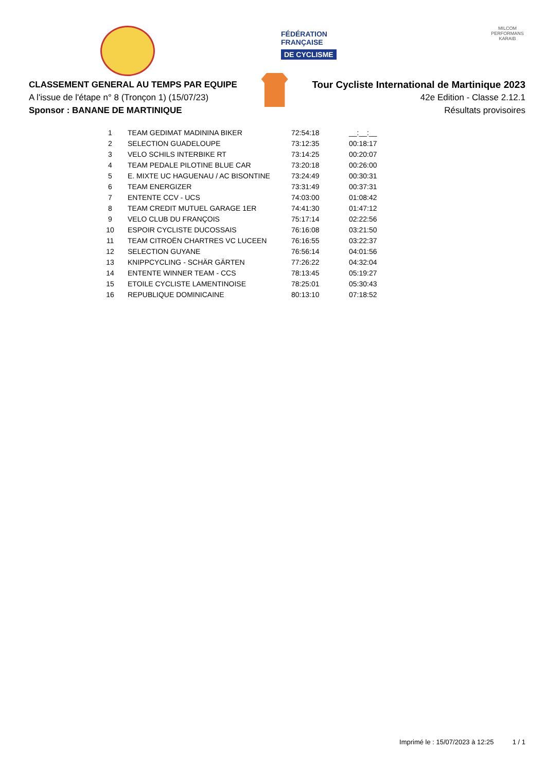FÉDÉRATION
FRANÇAISE
DE CYCLISME
MILCOM
PERFORMANS KARAIB
CLASSEMENT GENERAL AU TEMPS PAR EQUIPE
A l'issue de l'étape n° 8 (Tronçon 1) (15/07/23)
Sponsor : BANANE DE MARTINIQUE
Tour Cycliste International de Martinique 2023
42e Edition - Classe 2.12.1
Résultats provisoires
| 1 | TEAM GEDIMAT MADININA BIKER | 72:54:18 | __:__:__ |
| 2 | SELECTION GUADELOUPE | 73:12:35 | 00:18:17 |
| 3 | VELO SCHILS INTERBIKE RT | 73:14:25 | 00:20:07 |
| 4 | TEAM PEDALE PILOTINE BLUE CAR | 73:20:18 | 00:26:00 |
| 5 | E. MIXTE UC HAGUENAU / AC BISONTINE | 73:24:49 | 00:30:31 |
| 6 | TEAM ENERGIZER | 73:31:49 | 00:37:31 |
| 7 | ENTENTE CCV - UCS | 74:03:00 | 01:08:42 |
| 8 | TEAM CREDIT MUTUEL GARAGE 1ER | 74:41:30 | 01:47:12 |
| 9 | VELO CLUB DU FRANÇOIS | 75:17:14 | 02:22:56 |
| 10 | ESPOIR CYCLISTE DUCOSSAIS | 76:16:08 | 03:21:50 |
| 11 | TEAM CITROËN CHARTRES VC LUCEEN | 76:16:55 | 03:22:37 |
| 12 | SELECTION GUYANE | 76:56:14 | 04:01:56 |
| 13 | KNIPPCYCLING - SCHÄR GÄRTEN | 77:26:22 | 04:32:04 |
| 14 | ENTENTE WINNER TEAM - CCS | 78:13:45 | 05:19:27 |
| 15 | ETOILE CYCLISTE LAMENTINOISE | 78:25:01 | 05:30:43 |
| 16 | REPUBLIQUE DOMINICAINE | 80:13:10 | 07:18:52 |
Imprimé le : 15/07/2023 à 12:25 1 / 1